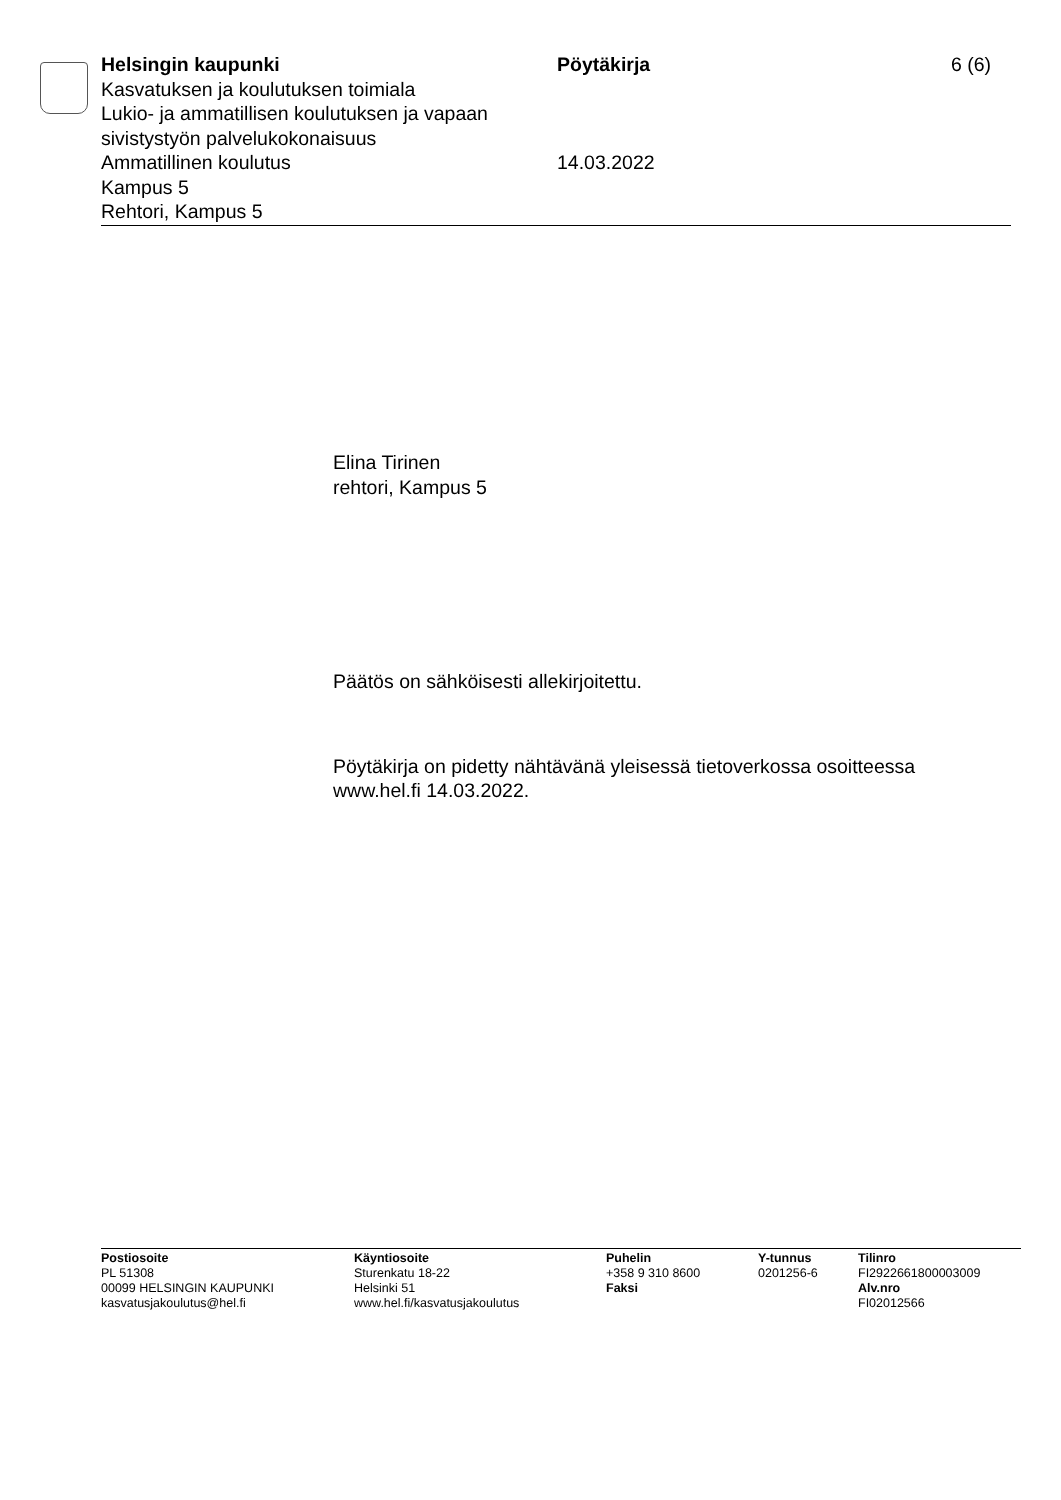Helsingin kaupunki
Kasvatuksen ja koulutuksen toimiala
Lukio- ja ammatillisen koulutuksen ja vapaan sivistystyön palvelukokonaisuus
Ammatillinen koulutus
Kampus 5
Rehtori, Kampus 5
Pöytäkirja
14.03.2022
6 (6)
Elina Tirinen
rehtori, Kampus 5
Päätös on sähköisesti allekirjoitettu.
Pöytäkirja on pidetty nähtävänä yleisessä tietoverkossa osoitteessa
www.hel.fi 14.03.2022.
Postiosoite
PL 51308
00099 HELSINGIN KAUPUNKI
kasvatusjakoulutus@hel.fi
Käyntiosoite
Sturenkatu 18-22
Helsinki 51
www.hel.fi/kasvatusjakoulutus
Puhelin
+358 9 310 8600
Faksi
Y-tunnus
0201256-6
Tilinro
FI2922661800003009
Alv.nro
FI02012566